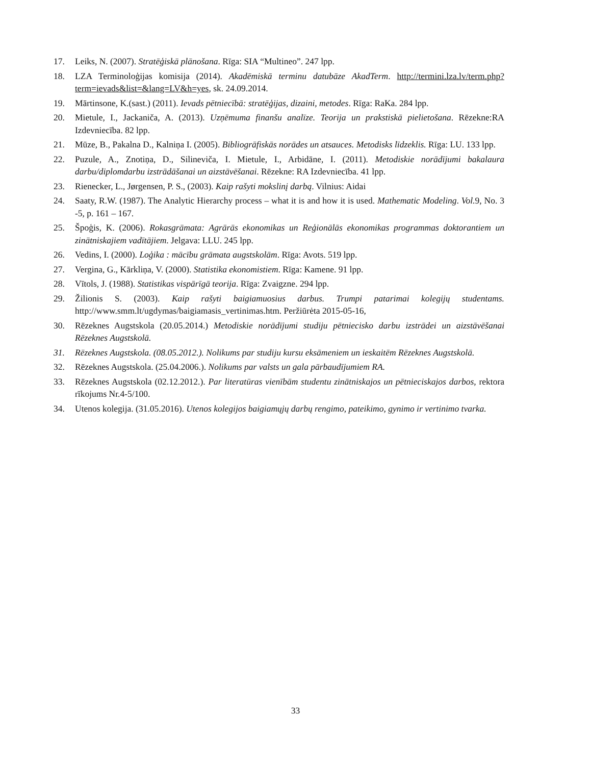17. Leiks, N. (2007). Stratēģiskā plānošana. Rīga: SIA “Multineo”. 247 lpp.
18. LZA Terminoloģijas komisija (2014). Akadēmiskā terminu datubāze AkadTerm. http://termini.lza.lv/term.php? term=ievads&list=&lang=LV&h=yes, sk. 24.09.2014.
19. Mārtinsone, K.(sast.) (2011). Ievads pētniecībā: stratēģijas, dizaini, metodes. Rīga: RaKa. 284 lpp.
20. Mietule, I., Jackaniča, A. (2013). Uzņēmuma finanšu analīze. Teorija un prakstiskā pielietošana. Rēzekne:RA Izdevniecība. 82 lpp.
21. Mūze, B., Pakalna D., Kalniņa I. (2005). Bibliogrāfiskās norādes un atsauces. Metodisks līdzeklis. Rīga: LU. 133 lpp.
22. Puzule, A., Znotiņa, D., Silineviča, I. Mietule, I., Arbidāne, I. (2011). Metodiskie norādījumi bakalaura darbu/diplomdarbu izstrādāšanai un aizstāvēšanai. Rēzekne: RA Izdevniecība. 41 lpp.
23. Rienecker, L., Jørgensen, P. S., (2003). Kaip rašyti mokslinį darbą. Vilnius: Aidai
24. Saaty, R.W. (1987). The Analytic Hierarchy process – what it is and how it is used. Mathematic Modeling. Vol. 9, No. 3 -5, p. 161 – 167.
25. Špoģis, K. (2006). Rokasgrāmata: Agrārās ekonomikas un Reģionālās ekonomikas programmas doktorantiem un zinātniskajiem vadītājiem. Jelgava: LLU. 245 lpp.
26. Vedins, I. (2000). Loģika : mācību grāmata augstskolām. Rīga: Avots. 519 lpp.
27. Vergina, G., Kārkliņa, V. (2000). Statistika ekonomistiem. Rīga: Kamene. 91 lpp.
28. Vītols, J. (1988). Statistikas vispārīgā teorija. Rīga: Zvaigzne. 294 lpp.
29. Žilionis S. (2003). Kaip rašyti baigiamuosius darbus. Trumpi patarimai kolegijų studentams. http://www.smm.lt/ugdymas/baigiamasis_vertinimas.htm. Peržiūrėta 2015-05-16,
30. Rēzeknes Augstskola (20.05.2014.) Metodiskie norādījumi studiju pētniecisko darbu izstrādei un aizstāvēšanai Rēzeknes Augstskolā.
31. Rēzeknes Augstskola. (08.05.2012.). Nolikums par studiju kursu eksāmeniem un ieskaitēm Rēzeknes Augstskolā.
32. Rēzeknes Augstskola. (25.04.2006.). Nolikums par valsts un gala pārbaudījumiem RA.
33. Rēzeknes Augstskola (02.12.2012.). Par literatūras vienībām studentu zinātniskajos un pētnieciskajos darbos, rektora rīkojums Nr.4-5/100.
34. Utenos kolegija. (31.05.2016). Utenos kolegijos baigiamųjų darbų rengimo, pateikimo, gynimo ir vertinimo tvarka.
33